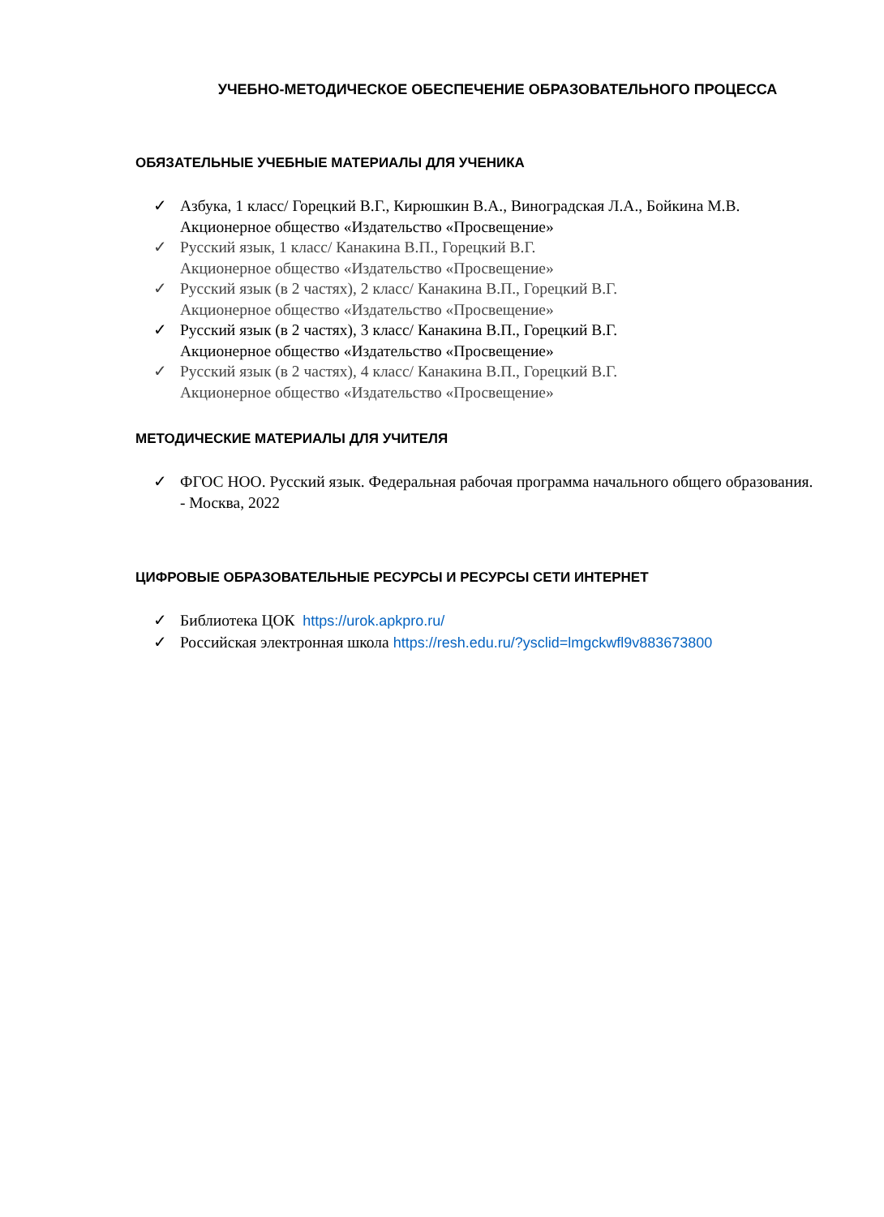УЧЕБНО-МЕТОДИЧЕСКОЕ ОБЕСПЕЧЕНИЕ ОБРАЗОВАТЕЛЬНОГО ПРОЦЕССА
ОБЯЗАТЕЛЬНЫЕ УЧЕБНЫЕ МАТЕРИАЛЫ ДЛЯ УЧЕНИКА
✓ Азбука, 1 класс/ Горецкий В.Г., Кирюшкин В.А., Виноградская Л.А., Бойкина М.В. Акционерное общество «Издательство «Просвещение»
✓ Русский язык, 1 класс/ Канакина В.П., Горецкий В.Г.
Акционерное общество «Издательство «Просвещение»
✓ Русский язык (в 2 частях), 2 класс/ Канакина В.П., Горецкий В.Г.
Акционерное общество «Издательство «Просвещение»
✓ Русский язык (в 2 частях), 3 класс/ Канакина В.П., Горецкий В.Г.
Акционерное общество «Издательство «Просвещение»
✓ Русский язык (в 2 частях), 4 класс/ Канакина В.П., Горецкий В.Г.
Акционерное общество «Издательство «Просвещение»
МЕТОДИЧЕСКИЕ МАТЕРИАЛЫ ДЛЯ УЧИТЕЛЯ
✓ ФГОС НОО. Русский язык. Федеральная рабочая программа начального общего образования. - Москва, 2022
ЦИФРОВЫЕ ОБРАЗОВАТЕЛЬНЫЕ РЕСУРСЫ И РЕСУРСЫ СЕТИ ИНТЕРНЕТ
✓ Библиотека ЦОК https://urok.apkpro.ru/
✓ Российская электронная школа https://resh.edu.ru/?ysclid=lmgckwfl9v883673800